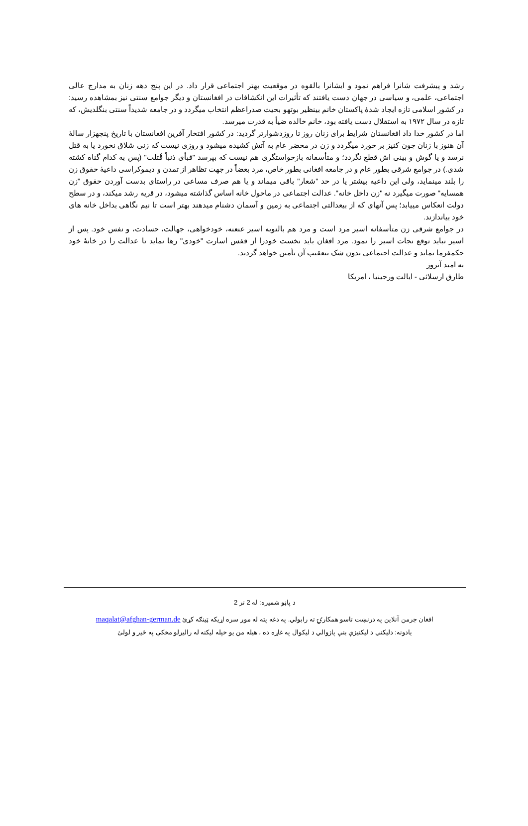رشد و پیشرفت شانرا فراهم نمود و ایشانرا بالقوه در موقعیت بهتر اجتماعی قرار داد. در این پنج دهه زنان به مدارج عالی اجتماعی، علمی، و سیاسی در جهان دست یافتند که تأثیرات این انکشافات در افغانستان و دیگر جوامع سنتی نیز بمشاهده رسید: در کشور اسلامی تازه ایجاد شدۀ پاکستان خانم بینظیر بوتهو بحیث صدراعظم انتخاب میگردد و در جامعه شدیداً سنتی بنگلدیش، که تازه در سال ۱۹۷۲ به استقلال دست یافته بود، خانم خالده ضیأ به قدرت میرسد.
اما در کشور خدا داد افغانستان شرایط برای زنان روز تا روزدشوارتر گردید: در کشور افتخار آفرین افغانستان با تاریخ پنچهزار سالۀ آن هنوز با زنان چون کنیز بر خورد میگردد و زن در محضر عام به آتش کشیده میشود و روزی نیست که زنی شلاق نخورد یا به قتل نرسد و یا گوش و بینی اش قطع نگردد؛ و متأسفانه بازخواستگری هم نیست که بپرسد "فبأی ذنباً قُتلت" (پس به کدام گناه کشته شدی.) در جوامع شرقی بطور عام و در جامعه افغانی بطور خاص، مرد بعضاً در جهت تظاهر از تمدن و دیموکراسی داعیۀ حقوق زن را بلند مینماید، ولی این داعیه بیشتر یا در حد "شعار" باقی میماند و یا هم صرف مساعی در راستای بدست آوردن حقوق "زن همسایه" صورت میگیرد نه "زن داخل خانه". عدالت اجتماعی در ماحول خانه اساس گذاشته میشود، در قریه رشد میکند، و در سطح دولت انعکاس مییابد؛ پس آنهای که از بیعدالتی اجتماعی به زمین و آسمان دشنام میدهند بهتر است تا نیم نگاهی بداخل خانه های خود بیاندازند.
در جوامع شرقی زن متأسفانه اسیر مرد است و مرد هم بالنوبه اسیر عنعنه، خودخواهی، جهالت، حسادت، و نفس خود. پس از اسیر نباید توقع نجات اسیر را نمود. مرد افغان باید نخست خودرا از قفس اسارت "خودی" رها نماید تا عدالت را در خانۀ خود حکمفرما نماید و عدالت اجتماعی بدون شک بتعقیب آن تأمین خواهد گردید.
به امید آنروز
طارق ارسلائی - ایالت ورجینیا ، امریکا
د پاڼو شمیره: له 2 تر 2
افغان جرمن آنلاین په درنښت تاسو همکارۍ ته رابولي. په دغه پته له موږ سره اړیکه ټینګه کړئ maqalat@afghan-german.de
یادونه: دلیکني د لیکنيزې بنې پازوالي د لیکوال په غاړه ده ، هیله من یو خپله لیکنه له رالیږلو مخکې په ځیر و لولئ